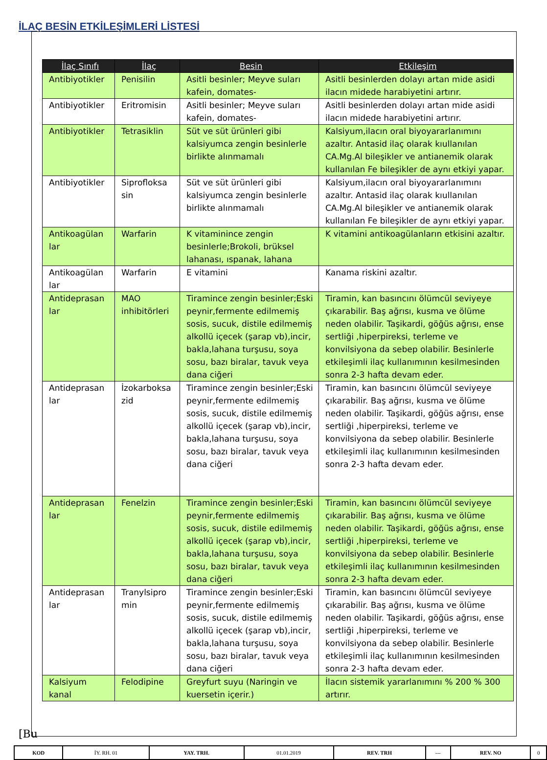İLAÇ BESİN ETKİLEŞİMLERİ LİSTESİ
| İlaç Sınıfı | İlaç | Besin | Etkileşim |
| --- | --- | --- | --- |
| Antibiyotikler | Penisilin | Asitli besinler; Meyve suları kafein, domates- | Asitli besinlerden dolayı artan mide asidi ilacın midede harabiyetini artırır. |
| Antibiyotikler | Eritromisin | Asitli besinler; Meyve suları kafein, domates- | Asitli besinlerden dolayı artan mide asidi ilacın midede harabiyetini artırır. |
| Antibiyotikler | Tetrasiklin | Süt ve süt ürünleri gibi kalsiyumca zengin besinlerle birlikte alınmamalı | Kalsiyum,ilacın oral biyoyararlanımını azaltır. Antasid ilaç olarak kıullanılan CA.Mg.Al bileşikler ve antianemik olarak kullanılan Fe bileşikler de aynı etkiyi yapar. |
| Antibiyotikler | Siprofloksa sin | Süt ve süt ürünleri gibi kalsiyumca zengin besinlerle birlikte alınmamalı | Kalsiyum,ilacın oral biyoyararlanımını azaltır. Antasid ilaç olarak kıullanılan CA.Mg.Al bileşikler ve antianemik olarak kullanılan Fe bileşikler de aynı etkiyi yapar. |
| Antikoagülan lar | Warfarin | K vitaminince zengin besinlerle;Brokoli, brüksel lahanası, ıspanak, lahana | K vitamini antikoagülanların etkisini azaltır. |
| Antikoagülan lar | Warfarin | E vitamini | Kanama riskini azaltır. |
| Antideprasan lar | MAO inhibitörleri | Tiramince zengin besinler;Eski peynir,fermente edilmemiş sosis, sucuk, distile edilmemiş alkollü içecek (şarap vb),incir, bakla,lahana turşusu, soya sosu, bazı biralar, tavuk veya dana ciğeri | Tiramin, kan basıncını ölümcül seviyeye çıkarabilir. Baş ağrısı, kusma ve ölüme neden olabilir. Taşikardi, göğüs ağrısı, ense sertliği ,hiperpireksi, terleme ve konvilsiyona da sebep olabilir. Besinlerle etkileşimli ilaç kullanımının kesilmesinden sonra 2-3 hafta devam eder. |
| Antideprasan lar | İzokarboksa zid | Tiramince zengin besinler;Eski peynir,fermente edilmemiş sosis, sucuk, distile edilmemiş alkollü içecek (şarap vb),incir, bakla,lahana turşusu, soya sosu, bazı biralar, tavuk veya dana ciğeri | Tiramin, kan basıncını ölümcül seviyeye çıkarabilir. Baş ağrısı, kusma ve ölüme neden olabilir. Taşikardi, göğüs ağrısı, ense sertliği ,hiperpireksi, terleme ve konvilsiyona da sebep olabilir. Besinlerle etkileşimli ilaç kullanımının kesilmesinden sonra 2-3 hafta devam eder. |
| Antideprasan lar | Fenelzin | Tiramince zengin besinler;Eski peynir,fermente edilmemiş sosis, sucuk, distile edilmemiş alkollü içecek (şarap vb),incir, bakla,lahana turşusu, soya sosu, bazı biralar, tavuk veya dana ciğeri | Tiramin, kan basıncını ölümcül seviyeye çıkarabilir. Baş ağrısı, kusma ve ölüme neden olabilir. Taşikardi, göğüs ağrısı, ense sertliği ,hiperpireksi, terleme ve konvilsiyona da sebep olabilir. Besinlerle etkileşimli ilaç kullanımının kesilmesinden sonra 2-3 hafta devam eder. |
| Antideprasan lar | Tranylsipro min | Tiramince zengin besinler;Eski peynir,fermente edilmemiş sosis, sucuk, distile edilmemiş alkollü içecek (şarap vb),incir, bakla,lahana turşusu, soya sosu, bazı biralar, tavuk veya dana ciğeri | Tiramin, kan basıncını ölümcül seviyeye çıkarabilir. Baş ağrısı, kusma ve ölüme neden olabilir. Taşikardi, göğüs ağrısı, ense sertliği ,hiperpireksi, terleme ve konvilsiyona da sebep olabilir. Besinlerle etkileşimli ilaç kullanımının kesilmesinden sonra 2-3 hafta devam eder. |
| Kalsiyum kanal | Felodipine | Greyfurt suyu (Naringin ve kuersetin içerir.) | İlacın sistemik yararlanımını % 200 % 300 artırır. |
[Bu
| KOD | İY. RH. 01 | YAY. TRH. | 01.01.2019 | REV. TRH | --- | REV. NO | 0 |